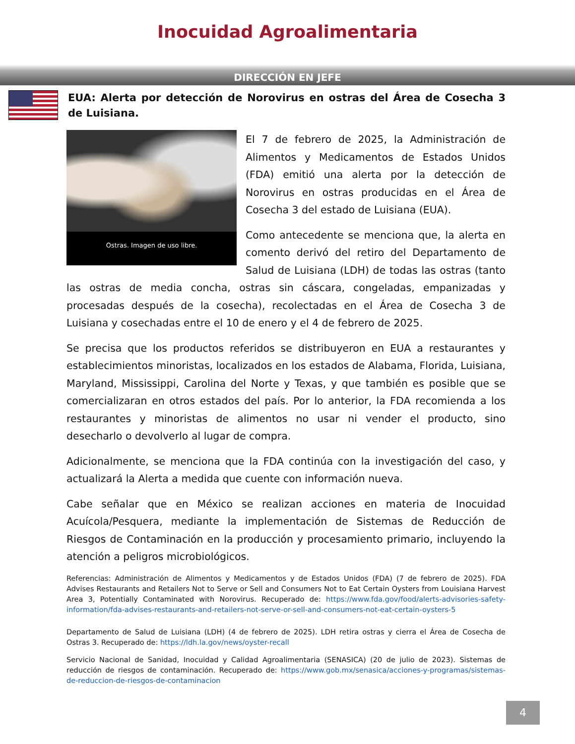Inocuidad Agroalimentaria
DIRECCIÓN EN JEFE
EUA: Alerta por detección de Norovirus en ostras del Área de Cosecha 3 de Luisiana.
Ostras. Imagen de uso libre.
El 7 de febrero de 2025, la Administración de Alimentos y Medicamentos de Estados Unidos (FDA) emitió una alerta por la detección de Norovirus en ostras producidas en el Área de Cosecha 3 del estado de Luisiana (EUA).
Como antecedente se menciona que, la alerta en comento derivó del retiro del Departamento de Salud de Luisiana (LDH) de todas las ostras (tanto las ostras de media concha, ostras sin cáscara, congeladas, empanizadas y procesadas después de la cosecha), recolectadas en el Área de Cosecha 3 de Luisiana y cosechadas entre el 10 de enero y el 4 de febrero de 2025.
Se precisa que los productos referidos se distribuyeron en EUA a restaurantes y establecimientos minoristas, localizados en los estados de Alabama, Florida, Luisiana, Maryland, Mississippi, Carolina del Norte y Texas, y que también es posible que se comercializaran en otros estados del país. Por lo anterior, la FDA recomienda a los restaurantes y minoristas de alimentos no usar ni vender el producto, sino desecharlo o devolverlo al lugar de compra.
Adicionalmente, se menciona que la FDA continúa con la investigación del caso, y actualizará la Alerta a medida que cuente con información nueva.
Cabe señalar que en México se realizan acciones en materia de Inocuidad Acuícola/Pesquera, mediante la implementación de Sistemas de Reducción de Riesgos de Contaminación en la producción y procesamiento primario, incluyendo la atención a peligros microbiológicos.
Referencias: Administración de Alimentos y Medicamentos y de Estados Unidos (FDA) (7 de febrero de 2025). FDA Advises Restaurants and Retailers Not to Serve or Sell and Consumers Not to Eat Certain Oysters from Louisiana Harvest Area 3, Potentially Contaminated with Norovirus. Recuperado de: https://www.fda.gov/food/alerts-advisories-safety-information/fda-advises-restaurants-and-retailers-not-serve-or-sell-and-consumers-not-eat-certain-oysters-5
Departamento de Salud de Luisiana (LDH) (4 de febrero de 2025). LDH retira ostras y cierra el Área de Cosecha de Ostras 3. Recuperado de: https://ldh.la.gov/news/oyster-recall
Servicio Nacional de Sanidad, Inocuidad y Calidad Agroalimentaria (SENASICA) (20 de julio de 2023). Sistemas de reducción de riesgos de contaminación. Recuperado de: https://www.gob.mx/senasica/acciones-y-programas/sistemas-de-reduccion-de-riesgos-de-contaminacion
4